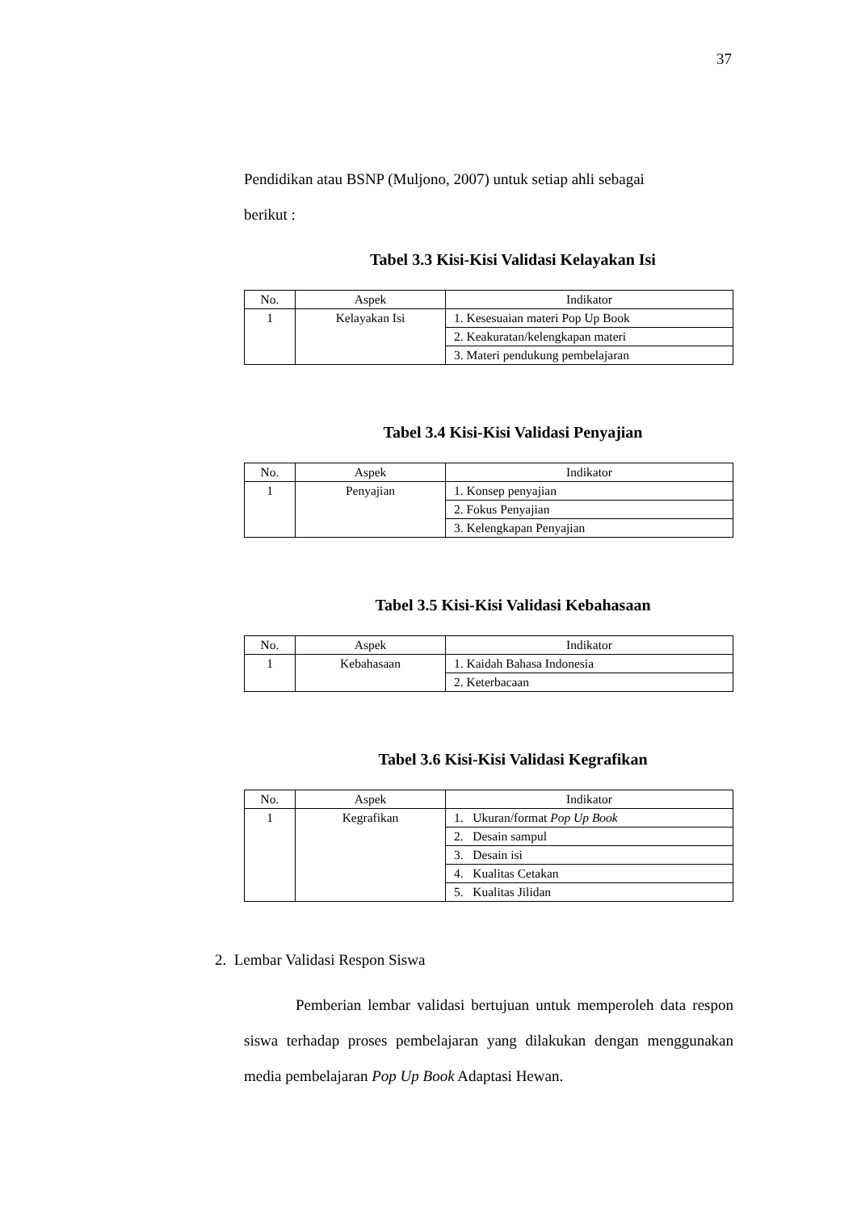37
Pendidikan atau BSNP (Muljono, 2007) untuk setiap ahli sebagai
berikut :
Tabel 3.3 Kisi-Kisi Validasi Kelayakan Isi
| No. | Aspek | Indikator |
| --- | --- | --- |
| 1 | Kelayakan Isi | 1. Kesesuaian materi Pop Up Book |
| | | 2. Keakuratan/kelengkapan materi |
| | | 3. Materi pendukung pembelajaran |
Tabel 3.4 Kisi-Kisi Validasi Penyajian
| No. | Aspek | Indikator |
| --- | --- | --- |
| 1 | Penyajian | 1. Konsep penyajian |
| | | 2. Fokus Penyajian |
| | | 3. Kelengkapan Penyajian |
Tabel 3.5 Kisi-Kisi Validasi Kebahasaan
| No. | Aspek | Indikator |
| --- | --- | --- |
| 1 | Kebahasaan | 1. Kaidah Bahasa Indonesia |
| | | 2. Keterbacaan |
Tabel 3.6 Kisi-Kisi Validasi Kegrafikan
| No. | Aspek | Indikator |
| --- | --- | --- |
| 1 | Kegrafikan | 1. Ukuran/format Pop Up Book |
| | | 2. Desain sampul |
| | | 3. Desain isi |
| | | 4. Kualitas Cetakan |
| | | 5. Kualitas Jilidan |
2. Lembar Validasi Respon Siswa
Pemberian lembar validasi bertujuan untuk memperoleh data respon siswa terhadap proses pembelajaran yang dilakukan dengan menggunakan media pembelajaran Pop Up Book Adaptasi Hewan.